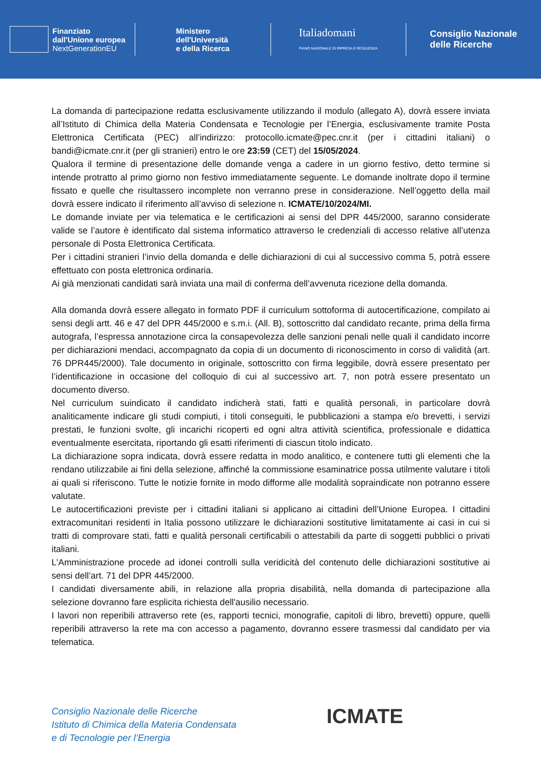Finanziato
dall'Unione europea
NextGenerationEU
Ministero
dell'Università
e della Ricerca
Italiadomani
PIANO NAZIONALE DI RIPRESA E RESILIENZA
Consiglio Nazionale
delle Ricerche
La domanda di partecipazione redatta esclusivamente utilizzando il modulo (allegato A), dovrà essere inviata all’Istituto di Chimica della Materia Condensata e Tecnologie per l’Energia, esclusivamente tramite Posta Elettronica Certificata (PEC) all’indirizzo: protocollo.icmate@pec.cnr.it (per i cittadini italiani) o bandi@icmate.cnr.it (per gli stranieri) entro le ore 23:59 (CET) del 15/05/2024.
Qualora il termine di presentazione delle domande venga a cadere in un giorno festivo, detto termine si intende protratto al primo giorno non festivo immediatamente seguente. Le domande inoltrate dopo il termine fissato e quelle che risultassero incomplete non verranno prese in considerazione. Nell’oggetto della mail dovrà essere indicato il riferimento all’avviso di selezione n. ICMATE/10/2024/MI.
Le domande inviate per via telematica e le certificazioni ai sensi del DPR 445/2000, saranno considerate valide se l’autore è identificato dal sistema informatico attraverso le credenziali di accesso relative all’utenza personale di Posta Elettronica Certificata.
Per i cittadini stranieri l’invio della domanda e delle dichiarazioni di cui al successivo comma 5, potrà essere effettuato con posta elettronica ordinaria.
Ai già menzionati candidati sarà inviata una mail di conferma dell’avvenuta ricezione della domanda.
Alla domanda dovrà essere allegato in formato PDF il curriculum sottoforma di autocertificazione, compilato ai sensi degli artt. 46 e 47 del DPR 445/2000 e s.m.i. (All. B), sottoscritto dal candidato recante, prima della firma autografa, l’espressa annotazione circa la consapevolezza delle sanzioni penali nelle quali il candidato incorre per dichiarazioni mendaci, accompagnato da copia di un documento di riconoscimento in corso di validità (art. 76 DPR445/2000). Tale documento in originale, sottoscritto con firma leggibile, dovrà essere presentato per l’identificazione in occasione del colloquio di cui al successivo art. 7, non potrà essere presentato un documento diverso.
Nel curriculum suindicato il candidato indicherà stati, fatti e qualità personali, in particolare dovrà analiticamente indicare gli studi compiuti, i titoli conseguiti, le pubblicazioni a stampa e/o brevetti, i servizi prestati, le funzioni svolte, gli incarichi ricoperti ed ogni altra attività scientifica, professionale e didattica eventualmente esercitata, riportando gli esatti riferimenti di ciascun titolo indicato.
La dichiarazione sopra indicata, dovrà essere redatta in modo analitico, e contenere tutti gli elementi che la rendano utilizzabile ai fini della selezione, affinché la commissione esaminatrice possa utilmente valutare i titoli ai quali si riferiscono. Tutte le notizie fornite in modo difforme alle modalità sopraindicate non potranno essere valutate.
Le autocertificazioni previste per i cittadini italiani si applicano ai cittadini dell’Unione Europea. I cittadini extracomunitari residenti in Italia possono utilizzare le dichiarazioni sostitutive limitatamente ai casi in cui si tratti di comprovare stati, fatti e qualità personali certificabili o attestabili da parte di soggetti pubblici o privati italiani.
L'Amministrazione procede ad idonei controlli sulla veridicità del contenuto delle dichiarazioni sostitutive ai sensi dell’art. 71 del DPR 445/2000.
I candidati diversamente abili, in relazione alla propria disabilità, nella domanda di partecipazione alla selezione dovranno fare esplicita richiesta dell'ausilio necessario.
I lavori non reperibili attraverso rete (es, rapporti tecnici, monografie, capitoli di libro, brevetti) oppure, quelli reperibili attraverso la rete ma con accesso a pagamento, dovranno essere trasmessi dal candidato per via telematica.
Consiglio Nazionale delle Ricerche
Istituto di Chimica della Materia Condensata
e di Tecnologie per l’Energia
ICMATE